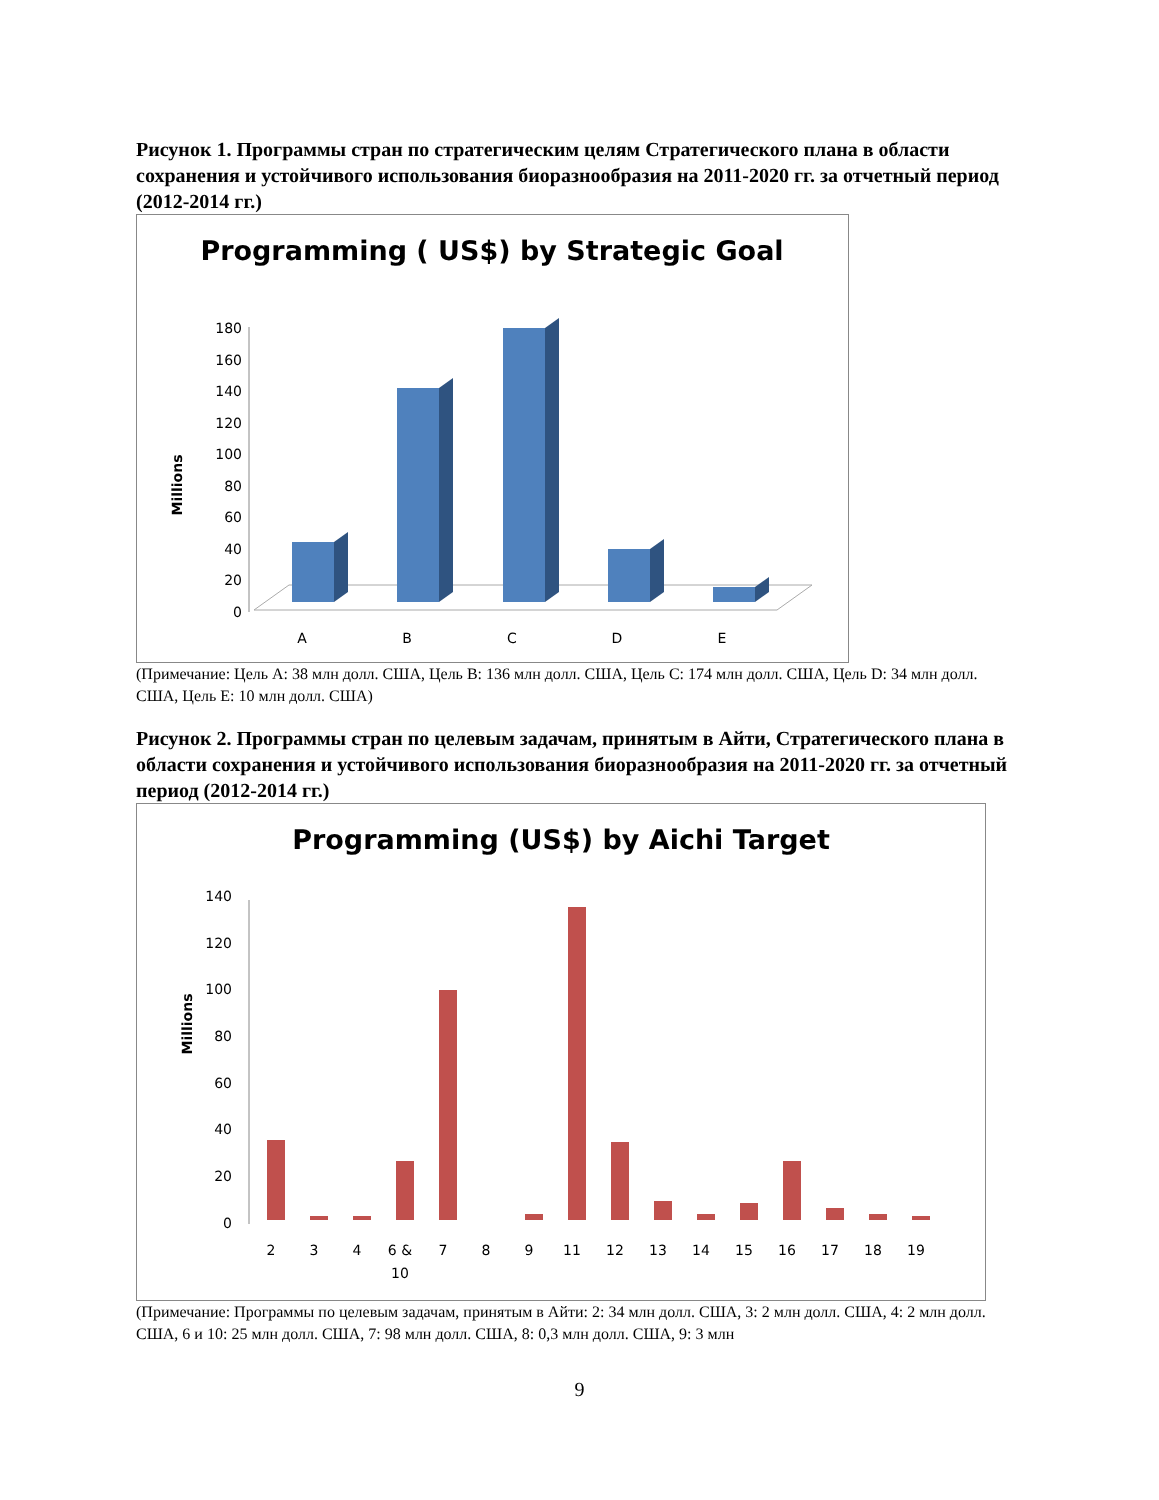Рисунок 1. Программы стран по стратегическим целям Стратегического плана в области сохранения и устойчивого использования биоразнообразия на 2011-2020 гг. за отчетный период (2012-2014 гг.)
Programming ( US$) by Strategic Goal
Millions
0
20
40
60
80
100
120
140
160
180
A
B
C
D
E
(Примечание: Цель A: 38 млн долл. США, Цель B: 136 млн долл. США, Цель C: 174 млн долл. США, Цель D: 34 млн долл. США, Цель E: 10 млн долл. США)
Рисунок 2. Программы стран по целевым задачам, принятым в Айти, Стратегического плана в области сохранения и устойчивого использования биоразнообразия на 2011-2020 гг. за отчетный период (2012-2014 гг.)
Programming (US$) by Aichi Target
Millions
0
20
40
60
80
100
120
140
2
3
4
6 &
10
7
8
9
11
12
13
14
15
16
17
18
19
(Примечание: Программы по целевым задачам, принятым в Айти: 2: 34 млн долл. США, 3: 2 млн долл. США, 4: 2 млн долл. США, 6 и 10: 25 млн долл. США, 7: 98 млн долл. США, 8: 0,3 млн долл. США, 9: 3 млн
9